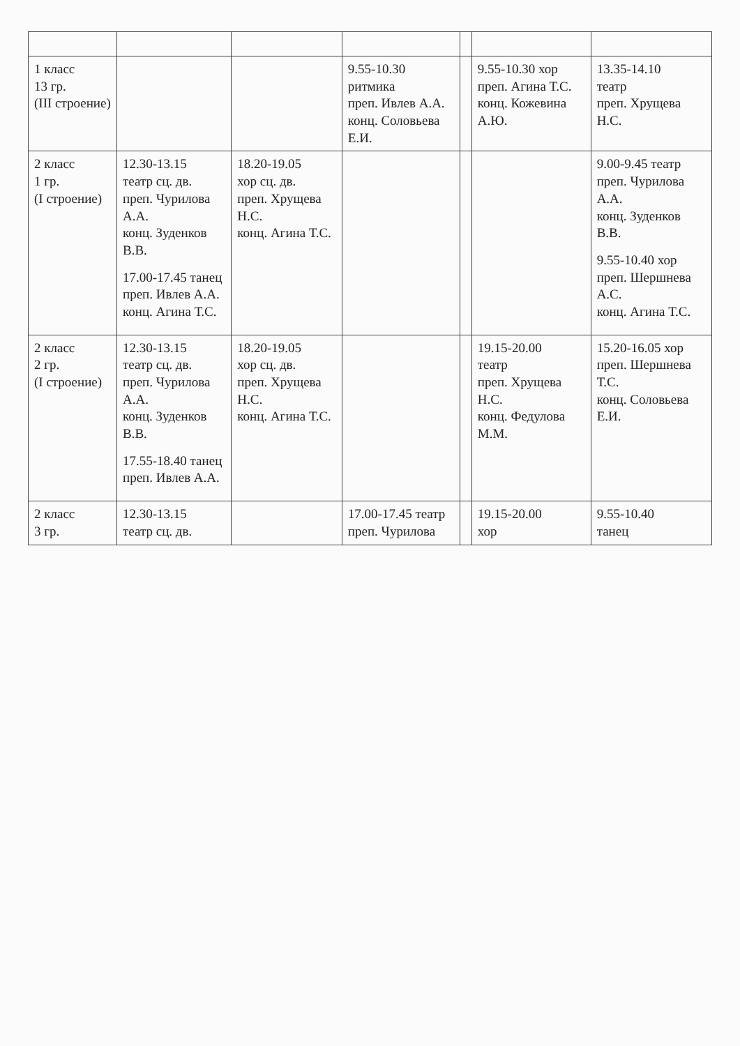| 1 класс 13 гр. (III строение) | | | 9.55-10.30 ритмика преп. Ивлев А.А. конц. Соловьева Е.И. | | 9.55-10.30 хор преп. Агина Т.С. конц. Кожевина А.Ю. | 13.35-14.10 театр преп. Хрущева Н.С. |
| 2 класс 1 гр. (I строение) | 12.30-13.15 театр сц. дв. преп. Чурилова А.А. конц. Зуденков В.В. 17.00-17.45 танец преп. Ивлев А.А. конц. Агина Т.С. | 18.20-19.05 хор сц. дв. преп. Хрущева Н.С. конц. Агина Т.С. | | | | 9.00-9.45 театр преп. Чурилова А.А. конц. Зуденков В.В. 9.55-10.40 хор преп. Шершнева А.С. конц. Агина Т.С. |
| 2 класс 2 гр. (I строение) | 12.30-13.15 театр сц. дв. преп. Чурилова А.А. конц. Зуденков В.В. 17.55-18.40 танец преп. Ивлев А.А. | 18.20-19.05 хор сц. дв. преп. Хрущева Н.С. конц. Агина Т.С. | | | 19.15-20.00 театр преп. Хрущева Н.С. конц. Федулова М.М. | 15.20-16.05 хор преп. Шершнева Т.С. конц. Соловьева Е.И. |
| 2 класс 3 гр. | 12.30-13.15 театр сц. дв. | | 17.00-17.45 театр преп. Чурилова | | 19.15-20.00 хор | 9.55-10.40 танец |